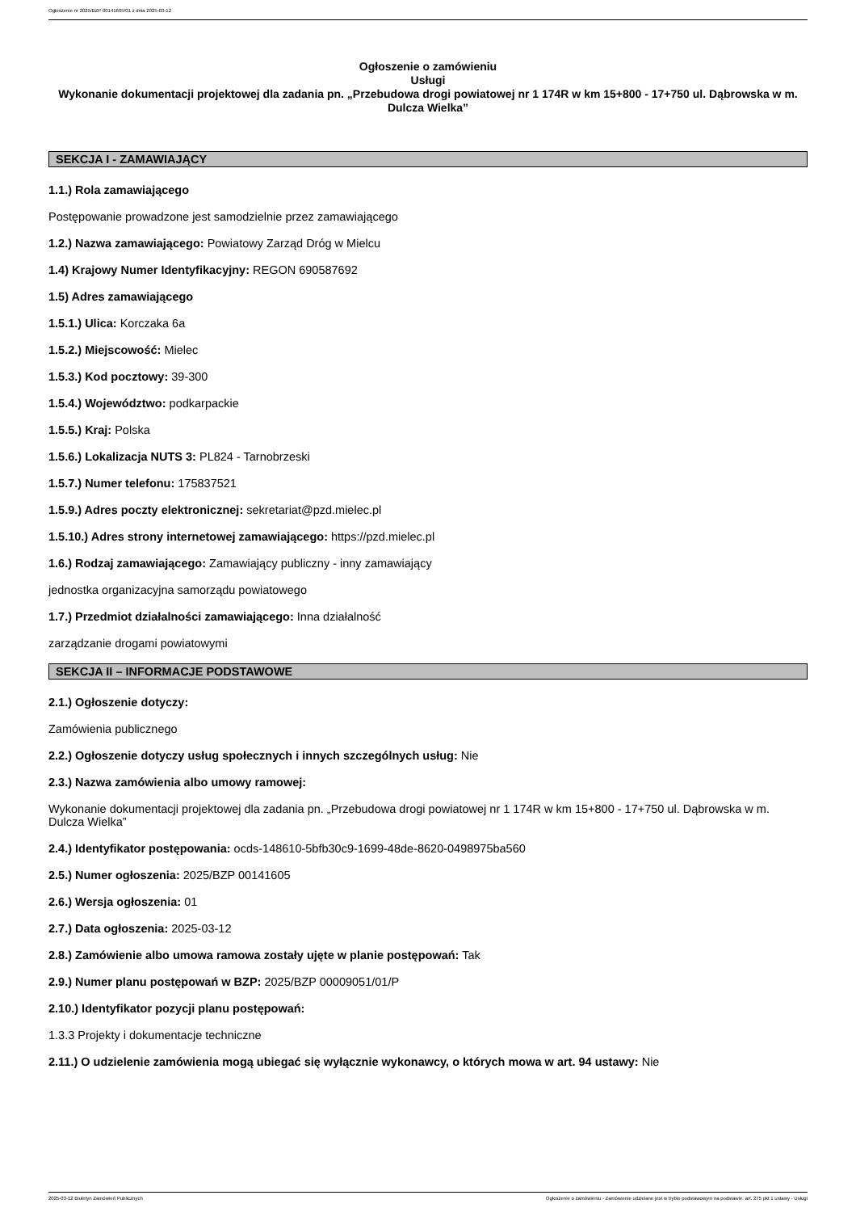Ogłoszenie nr 2025/BZP 00141605/01 z dnia 2025-03-12
Ogłoszenie o zamówieniu
Usługi
Wykonanie dokumentacji projektowej dla zadania pn. „Przebudowa drogi powiatowej nr 1 174R w km 15+800 - 17+750 ul. Dąbrowska w m. Dulcza Wielka”
SEKCJA I - ZAMAWIAJĄCY
1.1.) Rola zamawiającego
Postępowanie prowadzone jest samodzielnie przez zamawiającego
1.2.) Nazwa zamawiającego: Powiatowy Zarząd Dróg w Mielcu
1.4) Krajowy Numer Identyfikacyjny: REGON 690587692
1.5) Adres zamawiającego
1.5.1.) Ulica: Korczaka 6a
1.5.2.) Miejscowość: Mielec
1.5.3.) Kod pocztowy: 39-300
1.5.4.) Województwo: podkarpackie
1.5.5.) Kraj: Polska
1.5.6.) Lokalizacja NUTS 3: PL824 - Tarnobrzeski
1.5.7.) Numer telefonu: 175837521
1.5.9.) Adres poczty elektronicznej: sekretariat@pzd.mielec.pl
1.5.10.) Adres strony internetowej zamawiającego: https://pzd.mielec.pl
1.6.) Rodzaj zamawiającego: Zamawiający publiczny - inny zamawiający
jednostka organizacyjna samorządu powiatowego
1.7.) Przedmiot działalności zamawiającego: Inna działalność
zarządzanie drogami powiatowymi
SEKCJA II – INFORMACJE PODSTAWOWE
2.1.) Ogłoszenie dotyczy:
Zamówienia publicznego
2.2.) Ogłoszenie dotyczy usług społecznych i innych szczególnych usług: Nie
2.3.) Nazwa zamówienia albo umowy ramowej:
Wykonanie dokumentacji projektowej dla zadania pn. „Przebudowa drogi powiatowej nr 1 174R w km 15+800 - 17+750 ul. Dąbrowska w m. Dulcza Wielka”
2.4.) Identyfikator postępowania: ocds-148610-5bfb30c9-1699-48de-8620-0498975ba560
2.5.) Numer ogłoszenia: 2025/BZP 00141605
2.6.) Wersja ogłoszenia: 01
2.7.) Data ogłoszenia: 2025-03-12
2.8.) Zamówienie albo umowa ramowa zostały ujęte w planie postępowań: Tak
2.9.) Numer planu postępowań w BZP: 2025/BZP 00009051/01/P
2.10.) Identyfikator pozycji planu postępowań:
1.3.3 Projekty i dokumentacje techniczne
2.11.) O udzielenie zamówienia mogą ubiegać się wyłącznie wykonawcy, o których mowa w art. 94 ustawy: Nie
2025-03-12 Biuletyn Zamówień Publicznych Ogłoszenie o zamówieniu - Zamówienie udzielane jest w trybie podstawowym na podstawie: art. 275 pkt 1 ustawy - Usługi